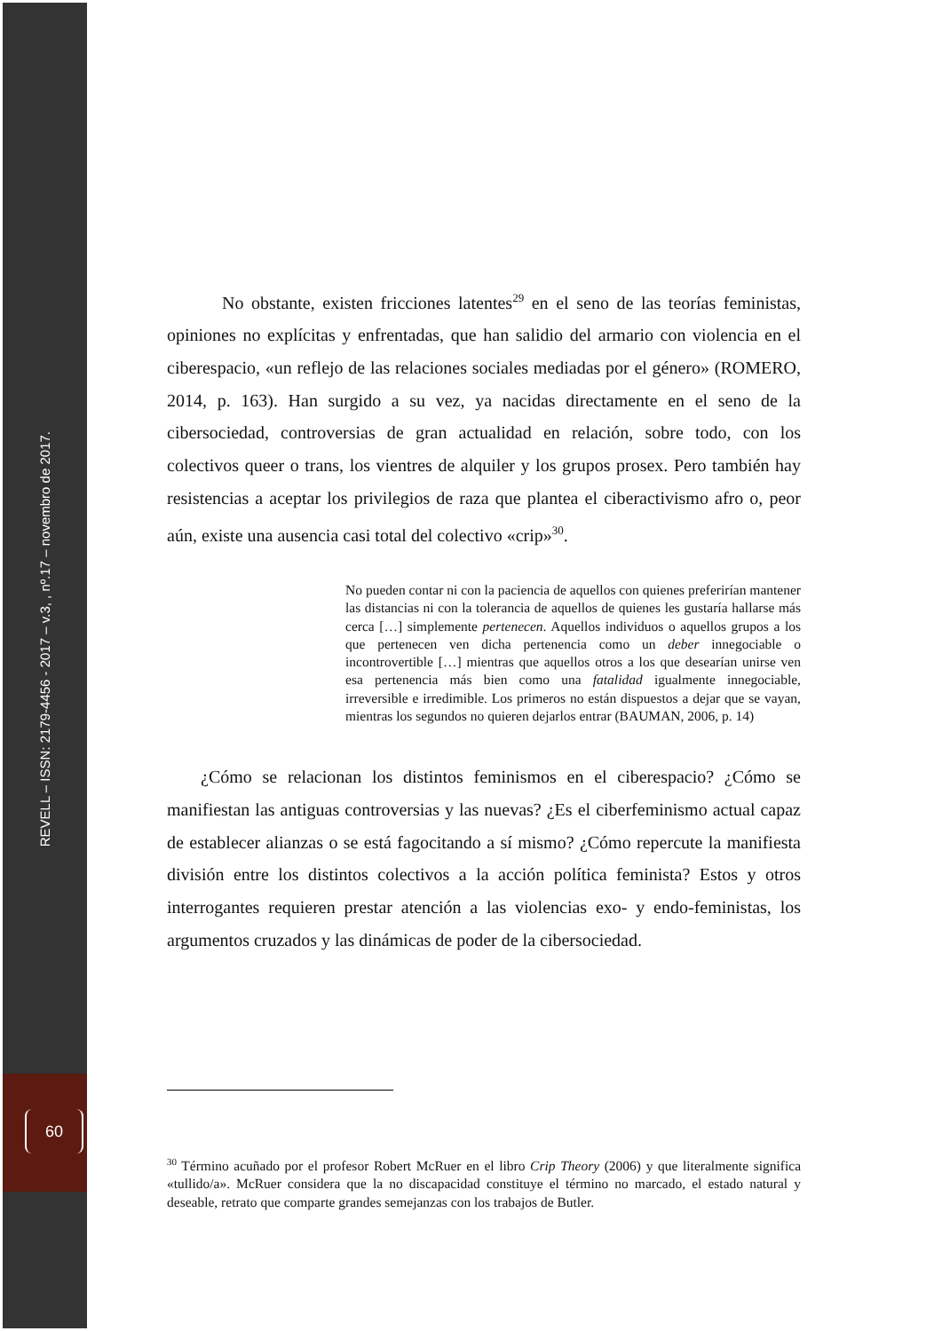REVELL – ISSN: 2179-4456 - 2017 – v.3, , nº.17 – novembro de 2017.
60
No obstante, existen fricciones latentes<sup>29</sup> en el seno de las teorías feministas, opiniones no explícitas y enfrentadas, que han salidio del armario con violencia en el ciberespacio, «un reflejo de las relaciones sociales mediadas por el género» (ROMERO, 2014, p. 163). Han surgido a su vez, ya nacidas directamente en el seno de la cibersociedad, controversias de gran actualidad en relación, sobre todo, con los colectivos queer o trans, los vientres de alquiler y los grupos prosex. Pero también hay resistencias a aceptar los privilegios de raza que plantea el ciberactivismo afro o, peor aún, existe una ausencia casi total del colectivo «crip»<sup>30</sup>.
No pueden contar ni con la paciencia de aquellos con quienes preferirían mantener las distancias ni con la tolerancia de aquellos de quienes les gustaría hallarse más cerca […] simplemente pertenecen. Aquellos individuos o aquellos grupos a los que pertenecen ven dicha pertenencia como un deber innegociable o incontrovertible […] mientras que aquellos otros a los que desearían unirse ven esa pertenencia más bien como una fatalidad igualmente innegociable, irreversible e irredimible. Los primeros no están dispuestos a dejar que se vayan, mientras los segundos no quieren dejarlos entrar (BAUMAN, 2006, p. 14)
¿Cómo se relacionan los distintos feminismos en el ciberespacio? ¿Cómo se manifiestan las antiguas controversias y las nuevas? ¿Es el ciberfeminismo actual capaz de establecer alianzas o se está fagocitando a sí mismo? ¿Cómo repercute la manifiesta división entre los distintos colectivos a la acción política feminista? Estos y otros interrogantes requieren prestar atención a las violencias exo- y endo-feministas, los argumentos cruzados y las dinámicas de poder de la cibersociedad.
<sup>30</sup> Término acuñado por el profesor Robert McRuer en el libro Crip Theory (2006) y que literalmente significa «tullido/a». McRuer considera que la no discapacidad constituye el término no marcado, el estado natural y deseable, retrato que comparte grandes semejanzas con los trabajos de Butler.